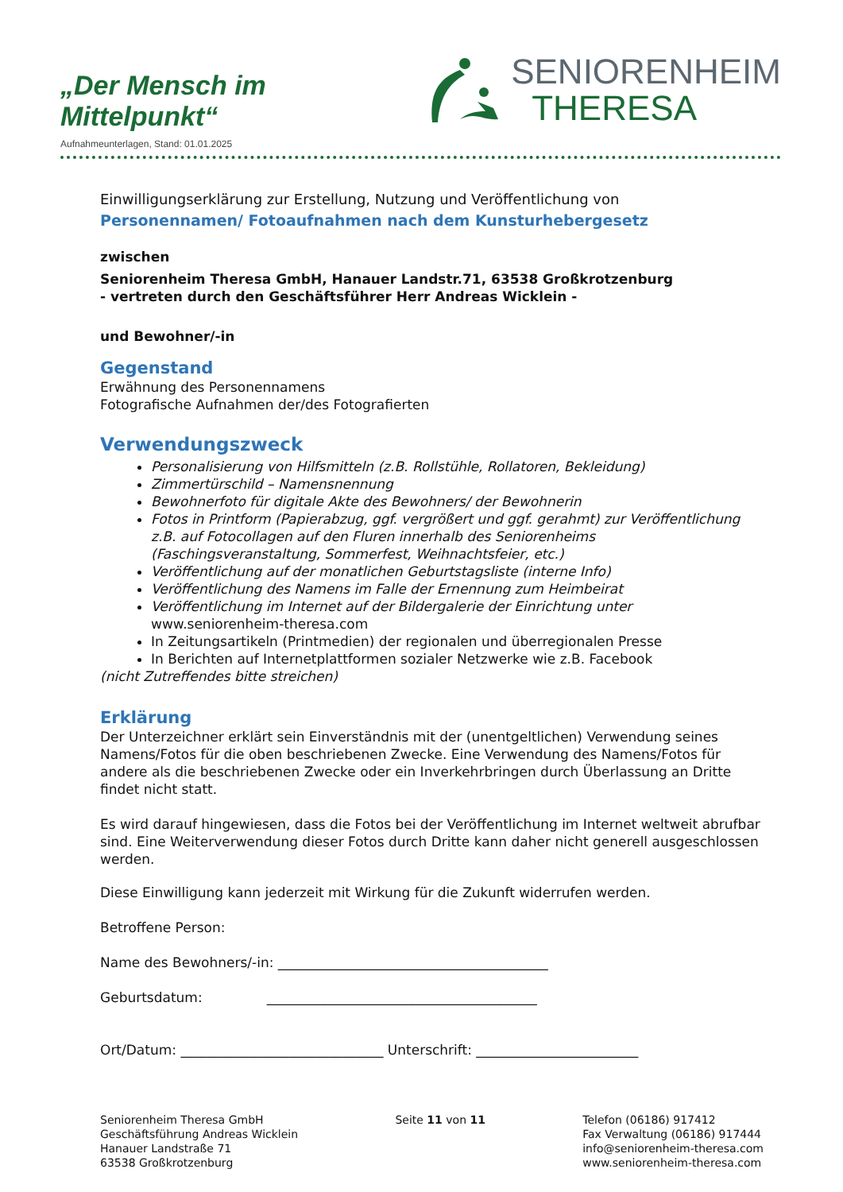„Der Mensch im Mittelpunkt“
SENIORENHEIM
THERESA
Aufnahmeunterlagen, Stand: 01.01.2025
Einwilligungserklärung zur Erstellung, Nutzung und Veröffentlichung von
Personennamen/ Fotoaufnahmen nach dem Kunsturhebergesetz
zwischen
Seniorenheim Theresa GmbH, Hanauer Landstr.71, 63538 Großkrotzenburg
- vertreten durch den Geschäftsführer Herr Andreas Wicklein -
und Bewohner/-in
Gegenstand
Erwähnung des Personennamens
Fotografische Aufnahmen der/des Fotografierten
Verwendungszweck
Personalisierung von Hilfsmitteln (z.B. Rollstühle, Rollatoren, Bekleidung)
Zimmertürschild – Namensnennung
Bewohnerfoto für digitale Akte des Bewohners/ der Bewohnerin
Fotos in Printform (Papierabzug, ggf. vergrößert und ggf. gerahmt) zur Veröffentlichung z.B. auf Fotocollagen auf den Fluren innerhalb des Seniorenheims (Faschingsveranstaltung, Sommerfest, Weihnachtsfeier, etc.)
Veröffentlichung auf der monatlichen Geburtstagsliste (interne Info)
Veröffentlichung des Namens im Falle der Ernennung zum Heimbeirat
Veröffentlichung im Internet auf der Bildergalerie der Einrichtung unter www.seniorenheim-theresa.com
In Zeitungsartikeln (Printmedien) der regionalen und überregionalen Presse
In Berichten auf Internetplattformen sozialer Netzwerke wie z.B. Facebook
(nicht Zutreffendes bitte streichen)
Erklärung
Der Unterzeichner erklärt sein Einverständnis mit der (unentgeltlichen) Verwendung seines Namens/Fotos für die oben beschriebenen Zwecke. Eine Verwendung des Namens/Fotos für andere als die beschriebenen Zwecke oder ein Inverkehrbringen durch Überlassung an Dritte findet nicht statt.
Es wird darauf hingewiesen, dass die Fotos bei der Veröffentlichung im Internet weltweit abrufbar sind. Eine Weiterverwendung dieser Fotos durch Dritte kann daher nicht generell ausgeschlossen werden.
Diese Einwilligung kann jederzeit mit Wirkung für die Zukunft widerrufen werden.
Betroffene Person:
Name des Bewohners/-in: ________________________________________
Geburtsdatum: ________________________________________
Ort/Datum: ______________________________ Unterschrift: ________________________
Seniorenheim Theresa GmbH
Geschäftsführung Andreas Wicklein
Hanauer Landstraße 71
63538 Großkrotzenburg
Seite 11 von 11 Telefon (06186) 917412
Fax Verwaltung (06186) 917444
info@seniorenheim-theresa.com
www.seniorenheim-theresa.com